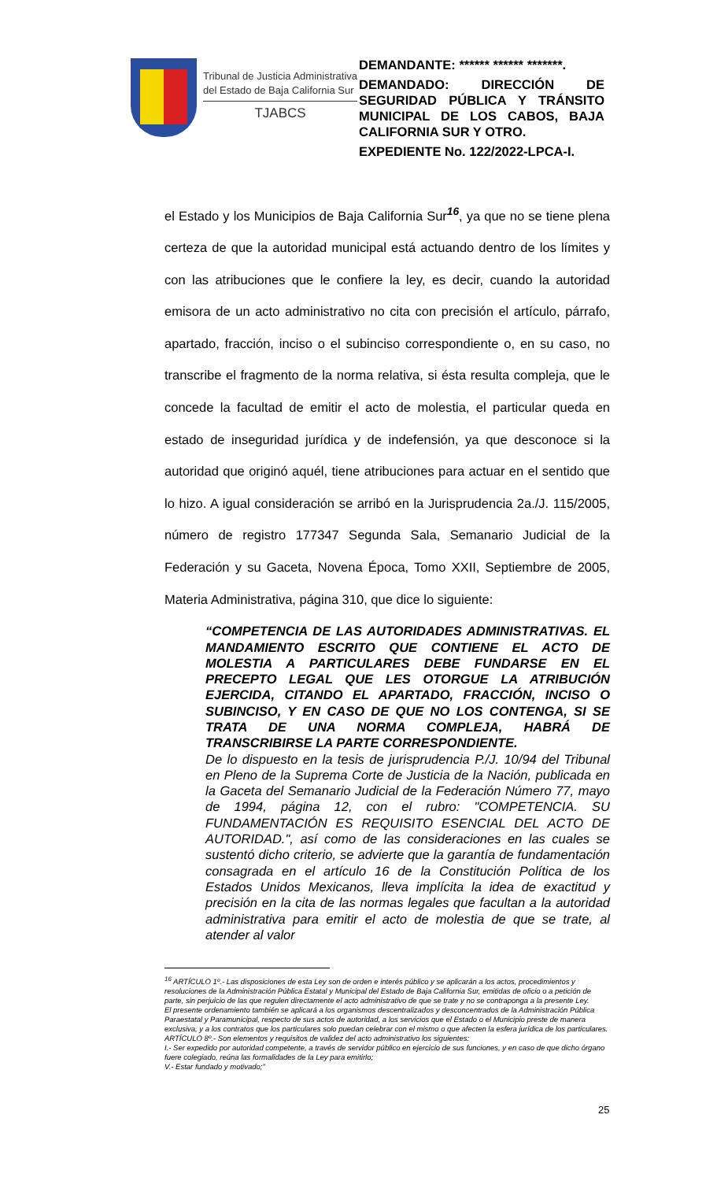Tribunal de Justicia Administrativa
del Estado de Baja California Sur
TJABCS
DEMANDANTE: ****** ****** *******.
DEMANDADO: DIRECCIÓN DE SEGURIDAD PÚBLICA Y TRÁNSITO MUNICIPAL DE LOS CABOS, BAJA CALIFORNIA SUR Y OTRO.
EXPEDIENTE No. 122/2022-LPCA-I.
el Estado y los Municipios de Baja California Sur<sup>16</sup>, ya que no se tiene plena certeza de que la autoridad municipal está actuando dentro de los límites y con las atribuciones que le confiere la ley, es decir, cuando la autoridad emisora de un acto administrativo no cita con precisión el artículo, párrafo, apartado, fracción, inciso o el subinciso correspondiente o, en su caso, no transcribe el fragmento de la norma relativa, si ésta resulta compleja, que le concede la facultad de emitir el acto de molestia, el particular queda en estado de inseguridad jurídica y de indefensión, ya que desconoce si la autoridad que originó aquél, tiene atribuciones para actuar en el sentido que lo hizo. A igual consideración se arribó en la Jurisprudencia 2a./J. 115/2005, número de registro 177347 Segunda Sala, Semanario Judicial de la Federación y su Gaceta, Novena Época, Tomo XXII, Septiembre de 2005, Materia Administrativa, página 310, que dice lo siguiente:
“COMPETENCIA DE LAS AUTORIDADES ADMINISTRATIVAS. EL MANDAMIENTO ESCRITO QUE CONTIENE EL ACTO DE MOLESTIA A PARTICULARES DEBE FUNDARSE EN EL PRECEPTO LEGAL QUE LES OTORGUE LA ATRIBUCIÓN EJERCIDA, CITANDO EL APARTADO, FRACCIÓN, INCISO O SUBINCISO, Y EN CASO DE QUE NO LOS CONTENGA, SI SE TRATA DE UNA NORMA COMPLEJA, HABRÁ DE TRANSCRIBIRSE LA PARTE CORRESPONDIENTE.
De lo dispuesto en la tesis de jurisprudencia P./J. 10/94 del Tribunal en Pleno de la Suprema Corte de Justicia de la Nación, publicada en la Gaceta del Semanario Judicial de la Federación Número 77, mayo de 1994, página 12, con el rubro: "COMPETENCIA. SU FUNDAMENTACIÓN ES REQUISITO ESENCIAL DEL ACTO DE AUTORIDAD.", así como de las consideraciones en las cuales se sustentó dicho criterio, se advierte que la garantía de fundamentación consagrada en el artículo 16 de la Constitución Política de los Estados Unidos Mexicanos, lleva implícita la idea de exactitud y precisión en la cita de las normas legales que facultan a la autoridad administrativa para emitir el acto de molestia de que se trate, al atender al valor
<sup>16</sup> ARTÍCULO 1º.- Las disposiciones de esta Ley son de orden e interés público y se aplicarán a los actos, procedimientos y resoluciones de la Administración Pública Estatal y Municipal del Estado de Baja California Sur, emitidas de oficio o a petición de parte, sin perjuicio de las que regulen directamente el acto administrativo de que se trate y no se contraponga a la presente Ley.
El presente ordenamiento también se aplicará a los organismos descentralizados y desconcentrados de la Administración Pública Paraestatal y Paramunicipal, respecto de sus actos de autoridad, a los servicios que el Estado o el Municipio preste de manera exclusiva, y a los contratos que los particulares solo puedan celebrar con el mismo o que afecten la esfera jurídica de los particulares.
ARTÍCULO 8º.- Son elementos y requisitos de validez del acto administrativo los siguientes:
I.- Ser expedido por autoridad competente, a través de servidor público en ejercicio de sus funciones, y en caso de que dicho órgano fuere colegiado, reúna las formalidades de la Ley para emitirlo;
V.- Estar fundado y motivado;”
25